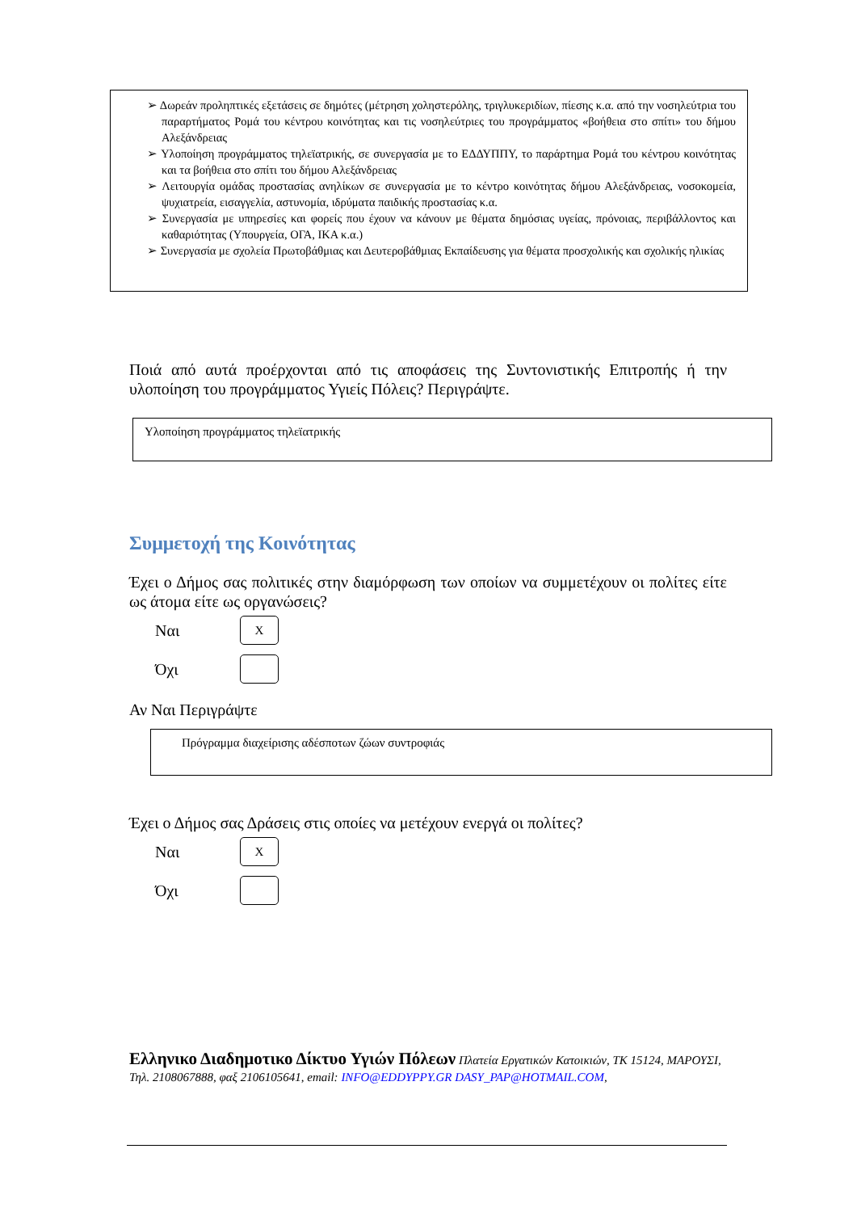➢ Δωρεάν προληπτικές εξετάσεις σε δημότες (μέτρηση χοληστερόλης, τριγλυκεριδίων, πίεσης κ.α. από την νοσηλεύτρια του παραρτήματος Ρομά του κέντρου κοινότητας και τις νοσηλεύτριες του προγράμματος «βοήθεια στο σπίτι» του δήμου Αλεξάνδρειας
➢ Υλοποίηση προγράμματος τηλεϊατρικής, σε συνεργασία με το ΕΔΔΥΠΠΥ, το παράρτημα Ρομά του κέντρου κοινότητας και τα βοήθεια στο σπίτι του δήμου Αλεξάνδρειας
➢ Λειτουργία ομάδας προστασίας ανηλίκων σε συνεργασία με το κέντρο κοινότητας δήμου Αλεξάνδρειας, νοσοκομεία, ψυχιατρεία, εισαγγελία, αστυνομία, ιδρύματα παιδικής προστασίας κ.α.
➢ Συνεργασία με υπηρεσίες και φορείς που έχουν να κάνουν με θέματα δημόσιας υγείας, πρόνοιας, περιβάλλοντος και καθαριότητας (Υπουργεία, ΟΓΑ, ΙΚΑ κ.α.)
➢ Συνεργασία με σχολεία Πρωτοβάθμιας και Δευτεροβάθμιας Εκπαίδευσης για θέματα προσχολικής και σχολικής ηλικίας
Ποιά από αυτά προέρχονται από τις αποφάσεις της Συντονιστικής Επιτροπής ή την υλοποίηση του προγράμματος Υγιείς Πόλεις? Περιγράψτε.
Υλοποίηση προγράμματος τηλεϊατρικής
Συμμετοχή της Κοινότητας
Έχει ο Δήμος σας πολιτικές στην διαμόρφωση των οποίων να συμμετέχουν οι πολίτες είτε ως άτομα είτε ως οργανώσεις?
Ναι
X
Όχι
Αν Ναι Περιγράψτε
Πρόγραμμα διαχείρισης αδέσποτων ζώων συντροφιάς
Έχει ο Δήμος σας Δράσεις στις οποίες να μετέχουν ενεργά οι πολίτες?
Ναι
X
Όχι
Ελληνικο Διαδημοτικο Δίκτυο Υγιών Πόλεων Πλατεία Εργατικών Κατοικιών, ΤΚ 15124, ΜΑΡΟΥΣΙ, Τηλ. 2108067888, φαξ 2106105641, email: INFO@EDDYPPY.GR DASY_PAP@HOTMAIL.COM,